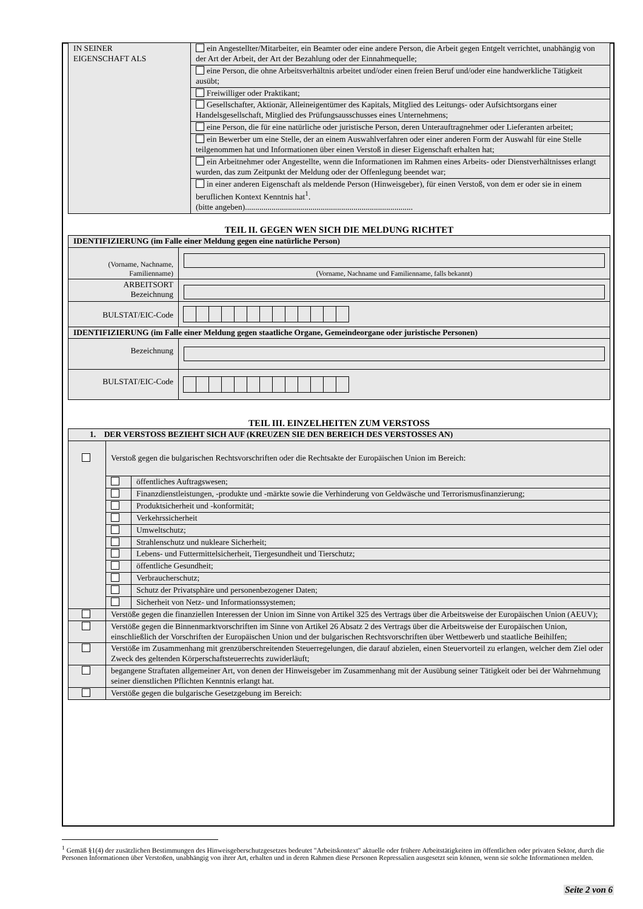| IN SEINER EIGENSCHAFT ALS | ein Angestellter/Mitarbeiter, ein Beamter oder eine andere Person, die Arbeit gegen Entgelt verrichtet, unabhängig von der Art der Arbeit, der Art der Bezahlung oder der Einnahmequelle; |
| | eine Person, die ohne Arbeitsverhältnis arbeitet und/oder einen freien Beruf und/oder eine handwerkliche Tätigkeit ausübt; |
| | Freiwilliger oder Praktikant; |
| | Gesellschafter, Aktionär, Alleineigentümer des Kapitals, Mitglied des Leitungs- oder Aufsichtsorgans einer Handelsgesellschaft, Mitglied des Prüfungsausschusses eines Unternehmens; |
| | eine Person, die für eine natürliche oder juristische Person, deren Unterauftragnehmer oder Lieferanten arbeitet; |
| | ein Bewerber um eine Stelle, der an einem Auswahlverfahren oder einer anderen Form der Auswahl für eine Stelle teilgenommen hat und Informationen über einen Verstoß in dieser Eigenschaft erhalten hat; |
| | ein Arbeitnehmer oder Angestellte, wenn die Informationen im Rahmen eines Arbeits- oder Dienstverhältnisses erlangt wurden, das zum Zeitpunkt der Meldung oder der Offenlegung beendet war; |
| | in einer anderen Eigenschaft als meldende Person (Hinweisgeber), für einen Verstoß, von dem er oder sie in einem beruflichen Kontext Kenntnis hat<sup>1</sup>. (bitte angeben).................................................................................. |
TEIL II. GEGEN WEN SICH DIE MELDUNG RICHTET
| IDENTIFIZIERUNG (im Falle einer Meldung gegen eine natürliche Person) | |
| (Vorname, Nachname, Familienname) | (Vorname, Nachname und Familienname, falls bekannt) |
| ARBEITSORT Bezeichnung | |
| BULSTAT/EIC-Code | |
| IDENTIFIZIERUNG (im Falle einer Meldung gegen staatliche Organe, Gemeindeorgane oder juristische Personen) | |
| Bezeichnung | |
| BULSTAT/EIC-Code | |
TEIL III. EINZELHEITEN ZUM VERSTOSS
| 1. DER VERSTOSS BEZIEHT SICH AUF (KREUZEN SIE DEN BEREICH DES VERSTOSSES AN) | | |
| | Verstoß gegen die bulgarischen Rechtsvorschriften oder die Rechtsakte der Europäischen Union im Bereich: | |
| | | öffentliches Auftragswesen; |
| | | Finanzdienstleistungen, -produkte und -märkte sowie die Verhinderung von Geldwäsche und Terrorismusfinanzierung; |
| | | Produktsicherheit und -konformität; |
| | | Verkehrssicherheit |
| | | Umweltschutz; |
| | | Strahlenschutz und nukleare Sicherheit; |
| | | Lebens- und Futtermittelsicherheit, Tiergesundheit und Tierschutz; |
| | | öffentliche Gesundheit; |
| | | Verbraucherschutz; |
| | | Schutz der Privatsphäre und personenbezogener Daten; |
| | | Sicherheit von Netz- und Informationssystemen; |
| | Verstöße gegen die finanziellen Interessen der Union im Sinne von Artikel 325 des Vertrags über die Arbeitsweise der Europäischen Union (AEUV); | |
| | Verstöße gegen die Binnenmarktvorschriften im Sinne von Artikel 26 Absatz 2 des Vertrags über die Arbeitsweise der Europäischen Union, einschließlich der Vorschriften der Europäischen Union und der bulgarischen Rechtsvorschriften über Wettbewerb und staatliche Beihilfen; | |
| | Verstöße im Zusammenhang mit grenzüberschreitenden Steuerregelungen, die darauf abzielen, einen Steuervorteil zu erlangen, welcher dem Ziel oder Zweck des geltenden Körperschaftsteuerrechts zuwiderläuft; | |
| | begangene Straftaten allgemeiner Art, von denen der Hinweisgeber im Zusammenhang mit der Ausübung seiner Tätigkeit oder bei der Wahrnehmung seiner dienstlichen Pflichten Kenntnis erlangt hat. | |
| | Verstöße gegen die bulgarische Gesetzgebung im Bereich: | |
<sup>1</sup> Gemäß §1(4) der zusätzlichen Bestimmungen des Hinweisgeberschutzgesetzes bedeutet "Arbeitskontext" aktuelle oder frühere Arbeitstätigkeiten im öffentlichen oder privaten Sektor, durch die Personen Informationen über Verstoßen, unabhängig von ihrer Art, erhalten und in deren Rahmen diese Personen Repressalien ausgesetzt sein können, wenn sie solche Informationen melden.
Seite 2 von 6